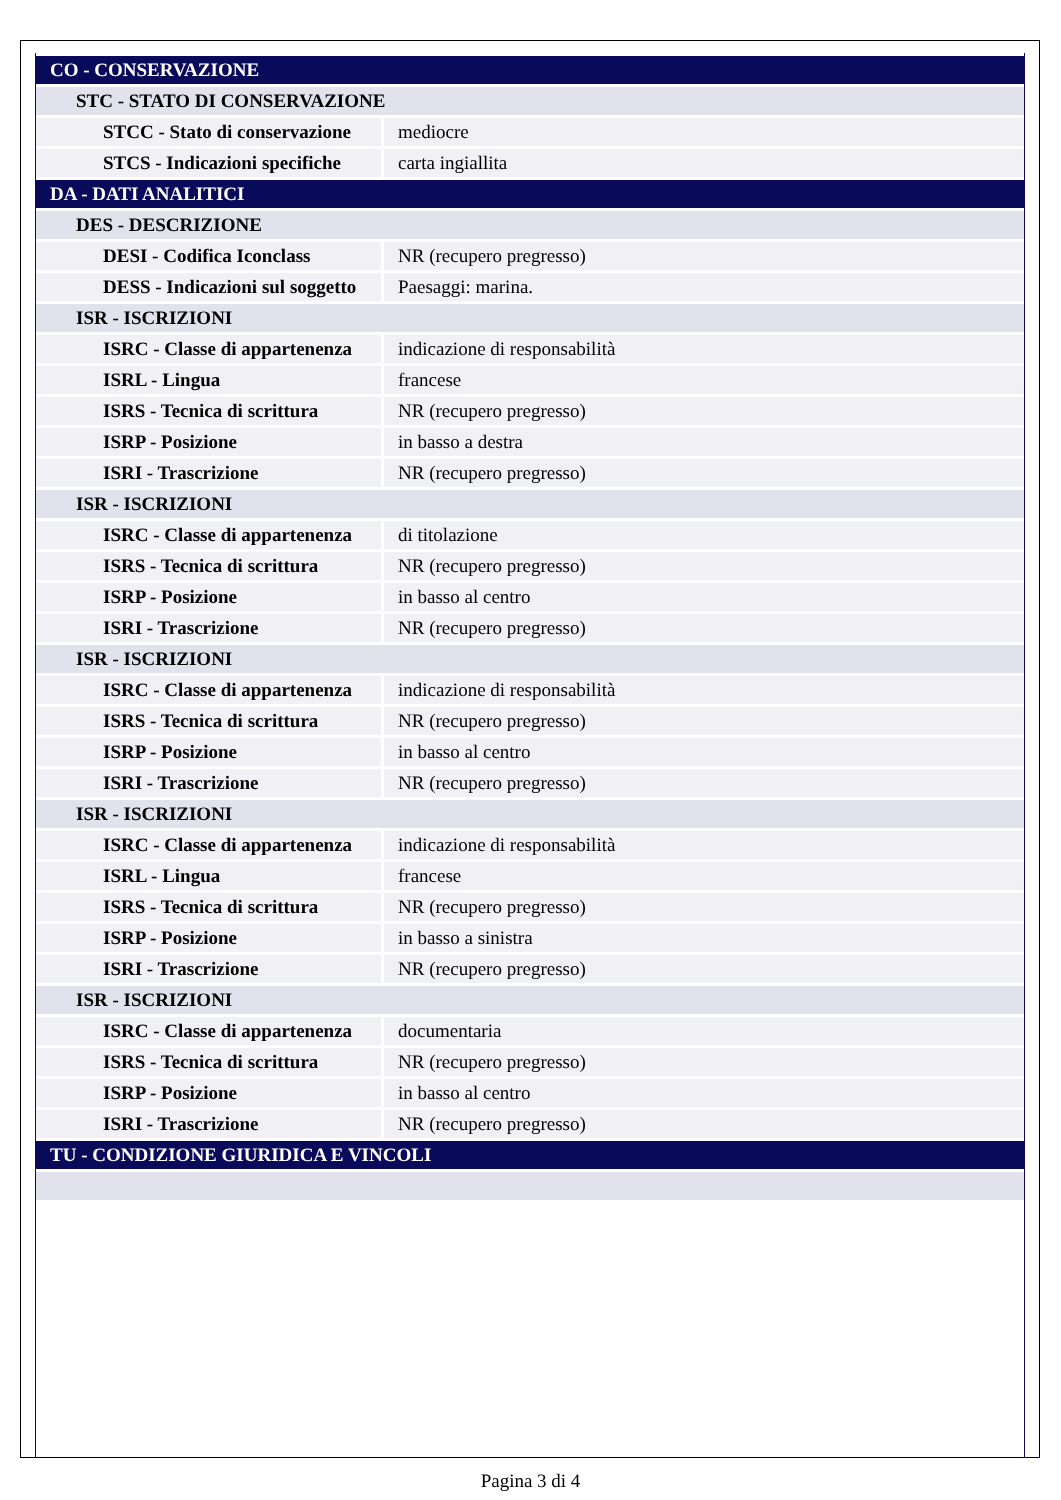| CO - CONSERVAZIONE | |
| STC - STATO DI CONSERVAZIONE | |
| STCC - Stato di conservazione | mediocre |
| STCS - Indicazioni specifiche | carta ingiallita |
| DA - DATI ANALITICI | |
| DES - DESCRIZIONE | |
| DESI - Codifica Iconclass | NR (recupero pregresso) |
| DESS - Indicazioni sul soggetto | Paesaggi: marina. |
| ISR - ISCRIZIONI | |
| ISRC - Classe di appartenenza | indicazione di responsabilità |
| ISRL - Lingua | francese |
| ISRS - Tecnica di scrittura | NR (recupero pregresso) |
| ISRP - Posizione | in basso a destra |
| ISRI - Trascrizione | NR (recupero pregresso) |
| ISR - ISCRIZIONI | |
| ISRC - Classe di appartenenza | di titolazione |
| ISRS - Tecnica di scrittura | NR (recupero pregresso) |
| ISRP - Posizione | in basso al centro |
| ISRI - Trascrizione | NR (recupero pregresso) |
| ISR - ISCRIZIONI | |
| ISRC - Classe di appartenenza | indicazione di responsabilità |
| ISRS - Tecnica di scrittura | NR (recupero pregresso) |
| ISRP - Posizione | in basso al centro |
| ISRI - Trascrizione | NR (recupero pregresso) |
| ISR - ISCRIZIONI | |
| ISRC - Classe di appartenenza | indicazione di responsabilità |
| ISRL - Lingua | francese |
| ISRS - Tecnica di scrittura | NR (recupero pregresso) |
| ISRP - Posizione | in basso a sinistra |
| ISRI - Trascrizione | NR (recupero pregresso) |
| ISR - ISCRIZIONI | |
| ISRC - Classe di appartenenza | documentaria |
| ISRS - Tecnica di scrittura | NR (recupero pregresso) |
| ISRP - Posizione | in basso al centro |
| ISRI - Trascrizione | NR (recupero pregresso) |
| TU - CONDIZIONE GIURIDICA E VINCOLI | |
Pagina 3 di 4